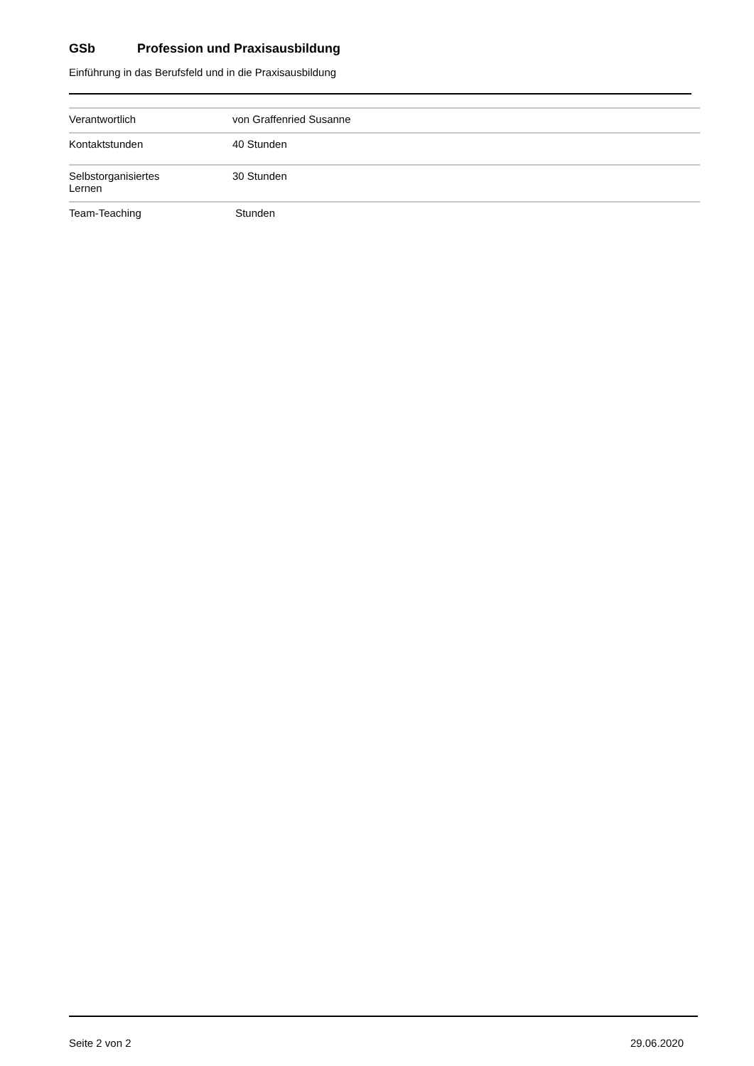GSb Profession und Praxisausbildung
Einführung in das Berufsfeld und in die Praxisausbildung
| Verantwortlich | von Graffenried Susanne |
| Kontaktstunden | 40 Stunden |
| Selbstorganisiertes Lernen | 30 Stunden |
| Team-Teaching | Stunden |
Seite 2 von 2 29.06.2020